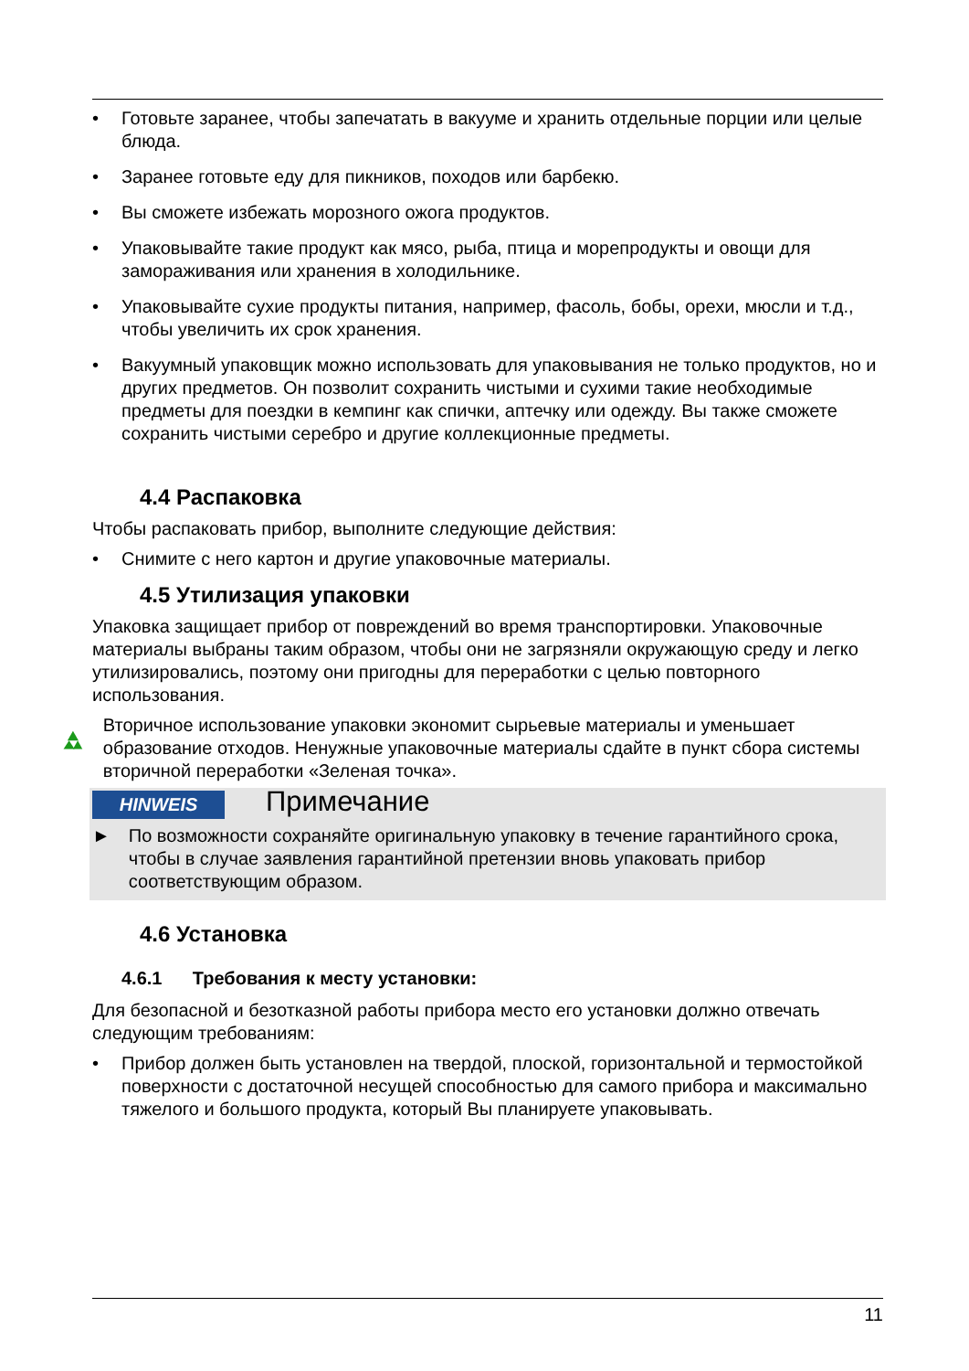Готовьте заранее, чтобы запечатать в вакууме и хранить отдельные порции или целые блюда.
Заранее готовьте еду для пикников, походов или барбекю.
Вы сможете избежать морозного ожога продуктов.
Упаковывайте такие продукт как мясо, рыба, птица и морепродукты и овощи для замораживания или хранения в холодильнике.
Упаковывайте сухие продукты питания, например, фасоль, бобы, орехи, мюсли и т.д., чтобы увеличить их срок хранения.
Вакуумный упаковщик можно использовать для упаковывания не только продуктов, но и других предметов. Он позволит сохранить чистыми и сухими такие необходимые предметы для поездки в кемпинг как спички, аптечку или одежду. Вы также сможете сохранить чистыми серебро и другие коллекционные предметы.
4.4 Распаковка
Чтобы распаковать прибор, выполните следующие действия:
Снимите с него картон и другие упаковочные материалы.
4.5 Утилизация упаковки
Упаковка защищает прибор от повреждений во время транспортировки. Упаковочные материалы выбраны таким образом, чтобы они не загрязняли окружающую среду и легко утилизировались, поэтому они пригодны для переработки с целью повторного использования.
Вторичное использование упаковки экономит сырьевые материалы и уменьшает образование отходов. Ненужные упаковочные материалы сдайте в пункт сбора системы вторичной переработки «Зеленая точка».
HINWEIS Примечание
► По возможности сохраняйте оригинальную упаковку в течение гарантийного срока, чтобы в случае заявления гарантийной претензии вновь упаковать прибор соответствующим образом.
4.6 Установка
4.6.1 Требования к месту установки:
Для безопасной и безотказной работы прибора место его установки должно отвечать следующим требованиям:
Прибор должен быть установлен на твердой, плоской, горизонтальной и термостойкой поверхности с достаточной несущей способностью для самого прибора и максимально тяжелого и большого продукта, который Вы планируете упаковывать.
11